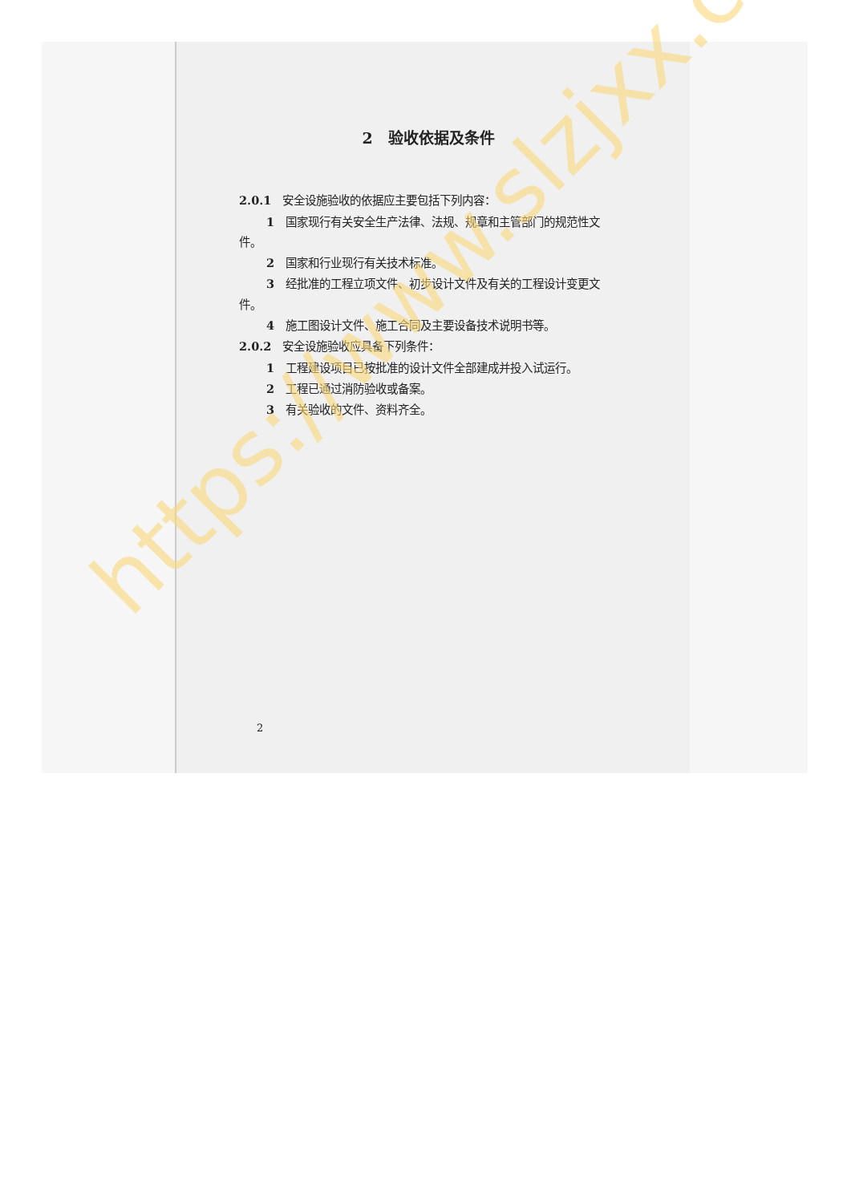2　验收依据及条件
2.0.1　安全设施验收的依据应主要包括下列内容：
1　国家现行有关安全生产法律、法规、规章和主管部门的规范性文件。
2　国家和行业现行有关技术标准。
3　经批准的工程立项文件、初步设计文件及有关的工程设计变更文件。
4　施工图设计文件、施工合同及主要设备技术说明书等。
2.0.2　安全设施验收应具备下列条件：
1　工程建设项目已按批准的设计文件全部建成并投入试运行。
2　工程已通过消防验收或备案。
3　有关验收的文件、资料齐全。
2
https://www.slzjxx.com